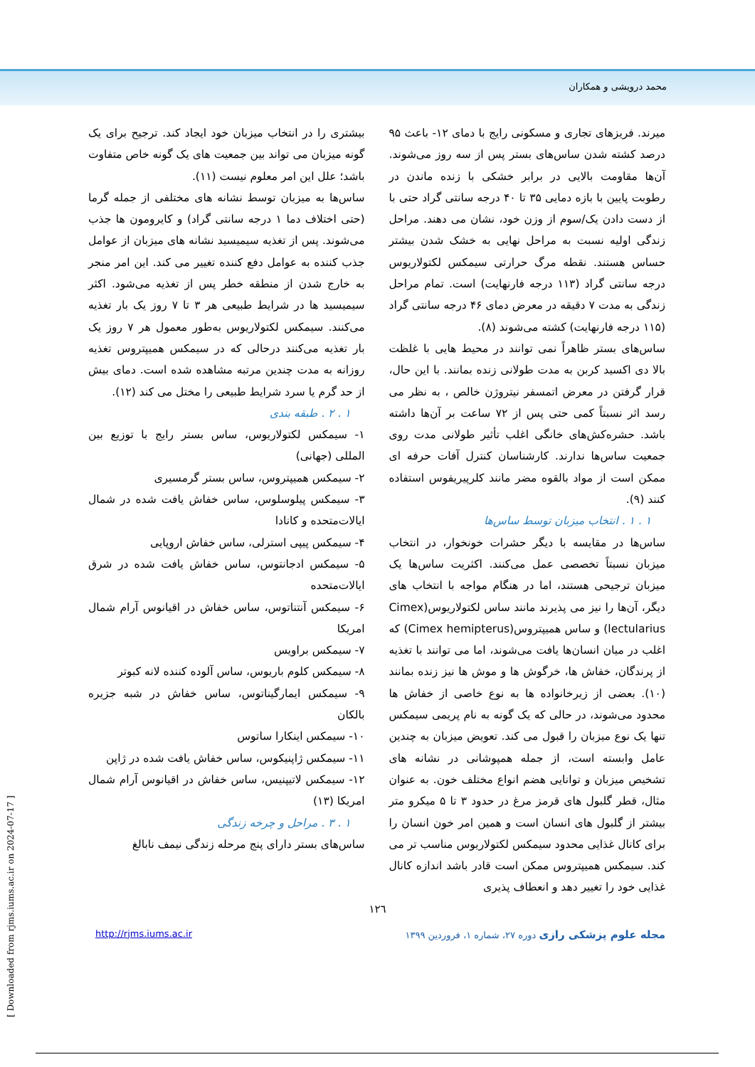محمد درویشی و همکاران
میرند. فریزهای تجاری و مسکونی رایج با دمای ۱۲- باعث ۹۵ درصد کشته شدن ساس‌های بستر پس از سه روز می‌شوند. آن‌ها مقاومت بالایی در برابر خشکی با زنده ماندن در رطوبت پایین با بازه دمایی ۳۵ تا ۴۰ درجه سانتی گراد حتی با از دست دادن یک‌/سوم از وزن خود، نشان می دهند. مراحل زندگی اولیه نسبت به مراحل نهایی به خشک شدن بیشتر حساس هستند. نقطه مرگ حرارتی سیمکس لکتولاریوس درجه سانتی گراد (۱۱۳ درجه فارنهایت) است. تمام مراحل زندگی به مدت ۷ دقیقه در معرض دمای ۴۶ درجه سانتی گراد (۱۱۵ درجه فارنهایت) کشته می‌شوند (۸).
ساس‌های بستر ظاهراً نمی توانند در محیط هایی با غلظت بالا دی اکسید کربن به مدت طولانی زنده بمانند. با این حال، قرار گرفتن در معرض اتمسفر نیتروژن خالص ، به نظر می رسد اثر نسبتاً کمی حتی پس از ۷۲ ساعت بر آن‌ها داشته باشد. حشره‌کش‌های خانگی اغلب تأثیر طولانی مدت روی جمعیت ساس‌ها ندارند. کارشناسان کنترل آفات حرفه ای ممکن است از مواد بالقوه مضر مانند کلرپیریفوس استفاده کنند (۹).
۱ . ۱ . انتخاب میزبان توسط ساس‌ها
ساس‌ها در مقایسه با دیگر حشرات خونخوار، در انتخاب میزبان نسبتاً تخصصی عمل می‌کنند. اکثریت ساس‌ها یک میزبان ترجیحی هستند، اما در هنگام مواجه با انتخاب های دیگر، آن‌ها را نیز می پذیرند مانند ساس لکتولاریوس(Cimex lectularius) و ساس همیپتروس(Cimex hemipterus) که اغلب در میان انسان‌ها یافت می‌شوند، اما می توانند با تغذیه از پرندگان، خفاش ها، خرگوش ها و موش ها نیز زنده بمانند (۱۰). بعضی از زیرخانواده ها به نوع خاصی از خفاش ها محدود می‌شوند، در حالی که یک گونه به نام پریمی سیمکس تنها یک نوع میزبان را قبول می کند. تعویض میزبان به چندین عامل وابسته است، از جمله همپوشانی در نشانه های تشخیص میزبان و توانایی هضم انواع مختلف خون. به عنوان مثال، قطر گلبول های قرمز مرغ در حدود ۳ تا ۵ میکرو متر بیشتر از گلبول های انسان است و همین امر خون انسان را برای کانال غذایی محدود سیمکس لکتولاریوس مناسب تر می کند. سیمکس همیپتروس ممکن است قادر باشد اندازه کانال غذایی خود را تغییر دهد و انعطاف پذیری
بیشتری را در انتخاب میزبان خود ایجاد کند. ترجیح برای یک گونه میزبان می تواند بین جمعیت های یک گونه خاص متفاوت باشد؛ علل این امر معلوم نیست (۱۱).
ساس‌ها به میزبان توسط نشانه های مختلفی از جمله گرما (حتی اختلاف دما ۱ درجه سانتی گراد) و کایرومون ها جذب می‌شوند. پس از تغذیه سیمیسید نشانه های میزبان از عوامل جذب کننده به عوامل دفع کننده تغییر می کند. این امر منجر به خارج شدن از منطقه خطر پس از تغذیه می‌شود. اکثر سیمیسید ها در شرایط طبیعی هر ۳ تا ۷ روز یک بار تغذیه می‌کنند. سیمکس لکتولاریوس به‌طور معمول هر ۷ روز یک بار تغذیه می‌کنند درحالی که در سیمکس همیپتروس تغذیه روزانه به مدت چندین مرتبه مشاهده شده است. دمای بیش از حد گرم یا سرد شرایط طبیعی را مختل می کند (۱۲).
۱ . ۲ . طبقه بندی
۱- سیمکس لکتولاریوس، ساس بستر رایج با توزیع بین المللی (جهانی)
۲- سیمکس همیپتروس، ساس بستر گرمسیری
۳- سیمکس پیلوسلوس، ساس خفاش یافت شده در شمال ایالات‌متحده و کانادا
۴- سیمکس پیپی استرلی، ساس خفاش اروپایی
۵- سیمکس ادجانتوس، ساس خفاش یافت شده در شرق ایالات‌متحده
۶- سیمکس آنتناتوس، ساس خفاش در اقیانوس آرام شمال امریکا
۷- سیمکس براویس
۸- سیمکس کلوم باریوس، ساس آلوده کننده لانه کبوتر
۹- سیمکس ایمارگیناتوس، ساس خفاش در شبه جزیره بالکان
۱۰- سیمکس اینکارا ساتوس
۱۱- سیمکس ژاپنیکوس، ساس خفاش یافت شده در ژاپن
۱۲- سیمکس لاتیپنیس، ساس خفاش در اقیانوس آرام شمال امریکا (۱۳)
۱ . ۳ . مراحل و چرخه زندگی
ساس‌های بستر دارای پنج مرحله زندگی نیمف نابالغ
۱۲٦
مجله علوم پزشکی رازی دوره ۲۷، شماره ۱، فروردین ۱۳۹۹ http://rjms.iums.ac.ir
[ Downloaded from rjms.iums.ac.ir on 2024-07-17 ]